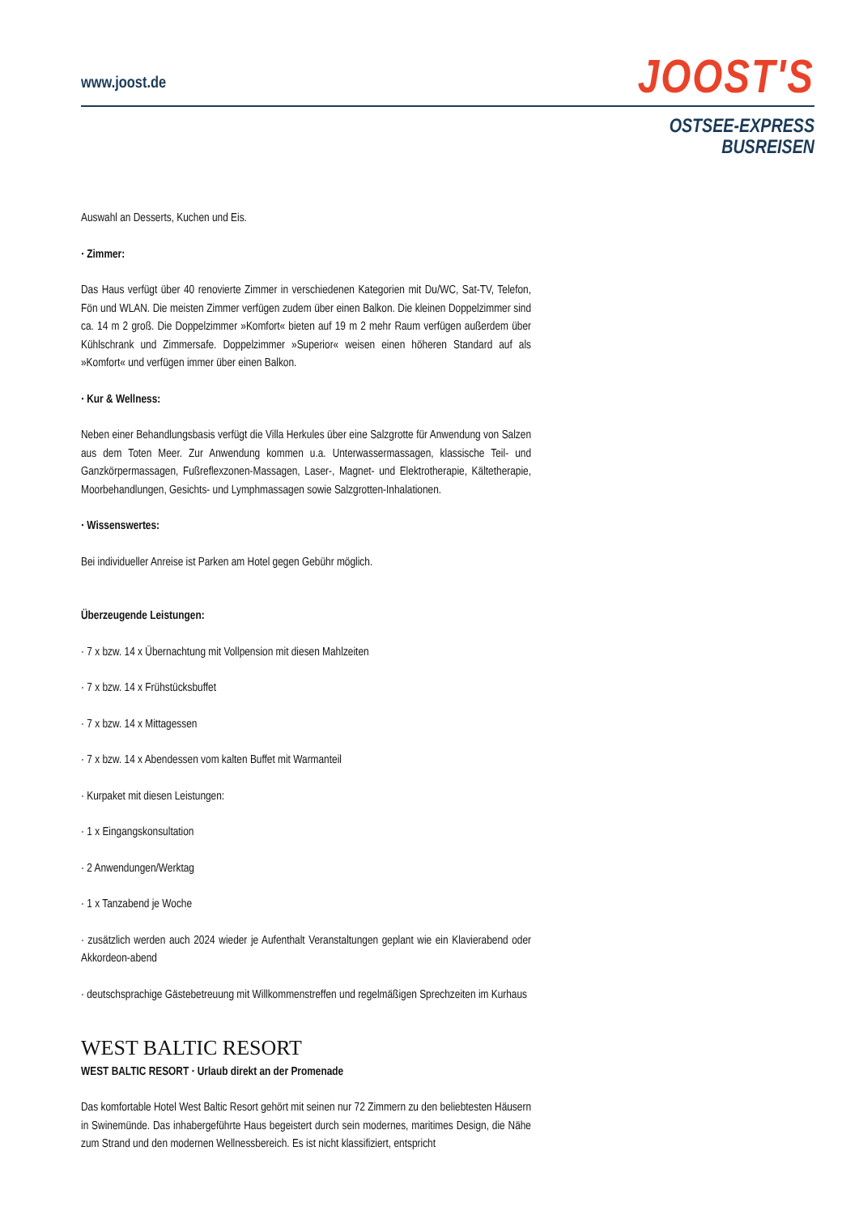www.joost.de
JOOST'S
OSTSEE-EXPRESS
BUSREISEN
Auswahl an Desserts, Kuchen und Eis.
· Zimmer:
Das Haus verfügt über 40 renovierte Zimmer in verschiedenen Kategorien mit Du/WC, Sat-TV, Telefon, Fön und WLAN. Die meisten Zimmer verfügen zudem über einen Balkon. Die kleinen Doppelzimmer sind ca. 14 m 2 groß. Die Doppelzimmer »Komfort« bieten auf 19 m 2 mehr Raum verfügen außerdem über Kühlschrank und Zimmersafe. Doppelzimmer »Superior« weisen einen höheren Standard auf als »Komfort« und verfügen immer über einen Balkon.
· Kur & Wellness:
Neben einer Behandlungsbasis verfügt die Villa Herkules über eine Salzgrotte für Anwendung von Salzen aus dem Toten Meer. Zur Anwendung kommen u.a. Unterwassermassagen, klassische Teil- und Ganzkörpermassagen, Fußreflexzonen-Massagen, Laser-, Magnet- und Elektrotherapie, Kältetherapie, Moorbehandlungen, Gesichts- und Lymphmassagen sowie Salzgrotten-Inhalationen.
· Wissenswertes:
Bei individueller Anreise ist Parken am Hotel gegen Gebühr möglich.
Überzeugende Leistungen:
· 7 x bzw. 14 x Übernachtung mit Vollpension mit diesen Mahlzeiten
· 7 x bzw. 14 x Frühstücksbuffet
· 7 x bzw. 14 x Mittagessen
· 7 x bzw. 14 x Abendessen vom kalten Buffet mit Warmanteil
· Kurpaket mit diesen Leistungen:
· 1 x Eingangskonsultation
· 2 Anwendungen/Werktag
· 1 x Tanzabend je Woche
· zusätzlich werden auch 2024 wieder je Aufenthalt Veranstaltungen geplant wie ein Klavierabend oder Akkordeon-abend
· deutschsprachige Gästebetreuung mit Willkommenstreffen und regelmäßigen Sprechzeiten im Kurhaus
WEST BALTIC RESORT
WEST BALTIC RESORT · Urlaub direkt an der Promenade
Das komfortable Hotel West Baltic Resort gehört mit seinen nur 72 Zimmern zu den beliebtesten Häusern in Swinemünde. Das inhabergeführte Haus begeistert durch sein modernes, maritimes Design, die Nähe zum Strand und den modernen Wellnessbereich. Es ist nicht klassifiziert, entspricht